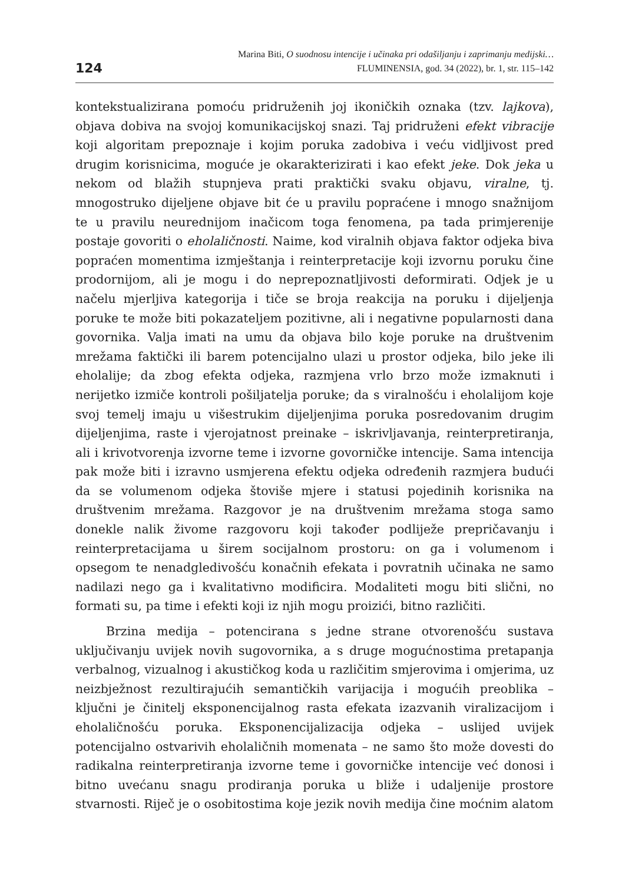124
Marina Biti, O suodnosu intencije i učinaka pri odašiljanju i zaprimanju medijski…
FLUMINENSIA, god. 34 (2022), br. 1, str. 115–142
kontekstualizirana pomoću pridruženih joj ikoničkih oznaka (tzv. lajkova), objava dobiva na svojoj komunikacijskoj snazi. Taj pridruženi efekt vibracije koji algoritam prepoznaje i kojim poruka zadobiva i veću vidljivost pred drugim korisnicima, moguće je okarakterizirati i kao efekt jeke. Dok jeka u nekom od blažih stupnjeva prati praktički svaku objavu, viralne, tj. mnogostruko dijeljene objave bit će u pravilu popraćene i mnogo snažnijom te u pravilu neurednijom inačicom toga fenomena, pa tada primjerenije postaje govoriti o eholaličnosti. Naime, kod viralnih objava faktor odjeka biva popraćen momentima izmještanja i reinterpretacije koji izvornu poruku čine prodornijom, ali je mogu i do neprepoznatljivosti deformirati. Odjek je u načelu mjerljiva kategorija i tiče se broja reakcija na poruku i dijeljenja poruke te može biti pokazateljem pozitivne, ali i negativne popularnosti dana govornika. Valja imati na umu da objava bilo koje poruke na društvenim mrežama faktički ili barem potencijalno ulazi u prostor odjeka, bilo jeke ili eholalije; da zbog efekta odjeka, razmjena vrlo brzo može izmaknuti i nerijetko izmiče kontroli pošiljatelja poruke; da s viralnošću i eholalijom koje svoj temelj imaju u višestrukim dijeljenjima poruka posredovanim drugim dijeljenjima, raste i vjerojatnost preinake – iskrivljavanja, reinterpretiranja, ali i krivotvorenja izvorne teme i izvorne govorničke intencije. Sama intencija pak može biti i izravno usmjerena efektu odjeka određenih razmjera budući da se volumenom odjeka štoviše mjere i statusi pojedinih korisnika na društvenim mrežama. Razgovor je na društvenim mrežama stoga samo donekle nalik živome razgovoru koji također podliježe prepričavanju i reinterpretacijama u širem socijalnom prostoru: on ga i volumenom i opsegom te nenadgledivošću konačnih efekata i povratnih učinaka ne samo nadilazi nego ga i kvalitativno modificira. Modaliteti mogu biti slični, no formati su, pa time i efekti koji iz njih mogu proizići, bitno različiti.
Brzina medija – potencirana s jedne strane otvorenošću sustava uključivanju uvijek novih sugovornika, a s druge mogućnostima pretapanja verbalnog, vizualnog i akustičkog koda u različitim smjerovima i omjerima, uz neizbježnost rezultirajućih semantičkih varijacija i mogućih preoblika – ključni je činitelj eksponencijalnog rasta efekata izazvanih viralizacijom i eholaličnošću poruka. Eksponencijalizacija odjeka – uslijed uvijek potencijalno ostvarivih eholaličnih momenata – ne samo što može dovesti do radikalna reinterpretiranja izvorne teme i govorničke intencije već donosi i bitno uvećanu snagu prodiranja poruka u bliže i udaljenije prostore stvarnosti. Riječ je o osobitostima koje jezik novih medija čine moćnim alatom